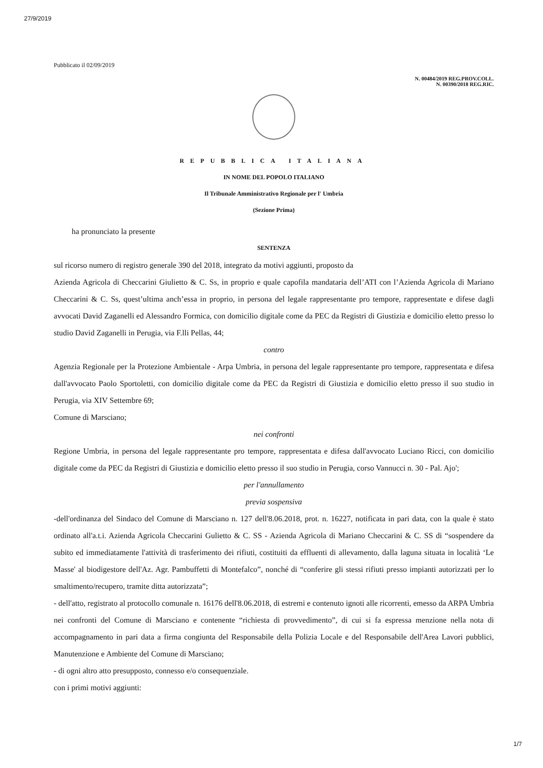27/9/2019
Pubblicato il 02/09/2019
N. 00484/2019 REG.PROV.COLL.
N. 00390/2018 REG.RIC.
REPUBBLICA ITALIANA
IN NOME DEL POPOLO ITALIANO
Il Tribunale Amministrativo Regionale per l' Umbria
(Sezione Prima)
ha pronunciato la presente
SENTENZA
sul ricorso numero di registro generale 390 del 2018, integrato da motivi aggiunti, proposto da
Azienda Agricola di Checcarini Giulietto & C. Ss, in proprio e quale capofila mandataria dell’ATI con l’Azienda Agricola di Mariano Checcarini & C. Ss, quest’ultima anch’essa in proprio, in persona del legale rappresentante pro tempore, rappresentate e difese dagli avvocati David Zaganelli ed Alessandro Formica, con domicilio digitale come da PEC da Registri di Giustizia e domicilio eletto presso lo studio David Zaganelli in Perugia, via F.lli Pellas, 44;
contro
Agenzia Regionale per la Protezione Ambientale - Arpa Umbria, in persona del legale rappresentante pro tempore, rappresentata e difesa dall'avvocato Paolo Sportoletti, con domicilio digitale come da PEC da Registri di Giustizia e domicilio eletto presso il suo studio in Perugia, via XIV Settembre 69;
Comune di Marsciano;
nei confronti
Regione Umbria, in persona del legale rappresentante pro tempore, rappresentata e difesa dall'avvocato Luciano Ricci, con domicilio digitale come da PEC da Registri di Giustizia e domicilio eletto presso il suo studio in Perugia, corso Vannucci n. 30 - Pal. Ajo';
per l'annullamento
previa sospensiva
-dell'ordinanza del Sindaco del Comune di Marsciano n. 127 dell'8.06.2018, prot. n. 16227, notificata in pari data, con la quale è stato ordinato all'a.t.i. Azienda Agricola Checcarini Gulietto & C. SS - Azienda Agricola di Mariano Checcarini & C. SS di “sospendere da subito ed immediatamente l'attività di trasferimento dei rifiuti, costituiti da effluenti di allevamento, dalla laguna situata in località ‘Le Masse' al biodigestore dell'Az. Agr. Pambuffetti di Montefalco”, nonché di “conferire gli stessi rifiuti presso impianti autorizzati per lo smaltimento/recupero, tramite ditta autorizzata”;
- dell'atto, registrato al protocollo comunale n. 16176 dell'8.06.2018, di estremi e contenuto ignoti alle ricorrenti, emesso da ARPA Umbria nei confronti del Comune di Marsciano e contenente “richiesta di provvedimento”, di cui si fa espressa menzione nella nota di accompagnamento in pari data a firma congiunta del Responsabile della Polizia Locale e del Responsabile dell'Area Lavori pubblici, Manutenzione e Ambiente del Comune di Marsciano;
- di ogni altro atto presupposto, connesso e/o consequenziale.
con i primi motivi aggiunti:
1/7